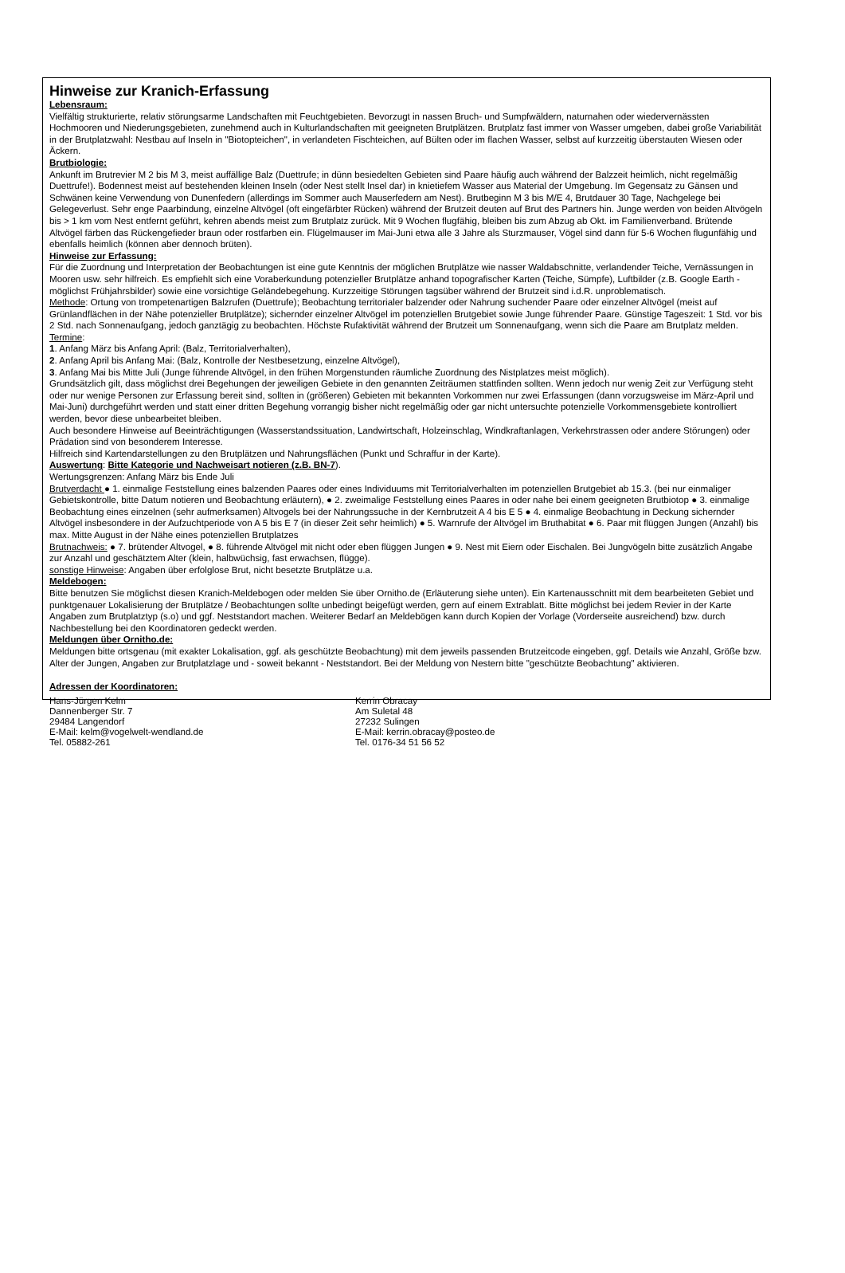Hinweise zur Kranich-Erfassung
Lebensraum:
Vielfältig strukturierte, relativ störungsarme Landschaften mit Feuchtgebieten. Bevorzugt in nassen Bruch- und Sumpfwäldern, naturnahen oder wiedervernässten Hochmooren und Niederungsgebieten, zunehmend auch in Kulturlandschaften mit geeigneten Brutplätzen. Brutplatz fast immer von Wasser umgeben, dabei große Variabilität
in der Brutplatzwahl: Nestbau auf Inseln in "Biotopteichen", in verlandeten Fischteichen, auf Bülten oder im flachen Wasser, selbst auf kurzzeitig überstauten Wiesen oder Äckern.
Brutbiologie:
Ankunft im Brutrevier M 2 bis M 3, meist auffällige Balz (Duettrufe; in dünn besiedelten Gebieten sind Paare häufig auch während der Balzzeit heimlich, nicht regelmäßig Duettrufe!). Bodennest meist auf bestehenden kleinen Inseln (oder Nest stellt Insel dar) in knietiefem Wasser aus Material der Umgebung. Im Gegensatz zu Gänsen und Schwänen keine Verwendung von Dunenfedern (allerdings im Sommer auch Mauserfedern am Nest). Brutbeginn M 3 bis M/E 4, Brutdauer 30 Tage, Nachgelege bei Gelegeverlust. Sehr enge Paarbindung, einzelne Altvögel (oft eingefärbter Rücken) während der Brutzeit deuten auf Brut des Partners hin. Junge werden von beiden Altvögeln bis > 1 km vom Nest entfernt geführt, kehren abends meist zum Brutplatz zurück. Mit 9 Wochen flugfähig, bleiben bis zum Abzug ab Okt. im Familienverband. Brütende Altvögel färben das Rückengefieder braun oder rostfarben ein. Flügelmauser im Mai-Juni etwa alle 3 Jahre als Sturzmauser, Vögel sind dann für 5-6 Wochen flugunfähig und ebenfalls heimlich (können aber dennoch brüten).
Hinweise zur Erfassung:
Für die Zuordnung und Interpretation der Beobachtungen ist eine gute Kenntnis der möglichen Brutplätze wie nasser Waldabschnitte, verlandender Teiche, Vernässungen in Mooren usw. sehr hilfreich. Es empfiehlt sich eine Voraberkundung potenzieller Brutplätze anhand topografischer Karten (Teiche, Sümpfe), Luftbilder (z.B. Google Earth - möglichst Frühjahrsbilder) sowie eine vorsichtige Geländebegehung. Kurzzeitige Störungen tagsüber während der Brutzeit sind i.d.R. unproblematisch.
Methode: Ortung von trompetenartigen Balzrufen (Duettrufe); Beobachtung territorialer balzender oder Nahrung suchender Paare oder einzelner Altvögel (meist auf Grünlandflächen in der Nähe potenzieller Brutplätze); sichernder einzelner Altvögel im potenziellen Brutgebiet sowie Junge führender Paare. Günstige Tageszeit: 1 Std. vor bis 2 Std. nach Sonnenaufgang, jedoch ganztägig zu beobachten. Höchste Rufaktivität während der Brutzeit um Sonnenaufgang, wenn sich die Paare am Brutplatz melden.
Termine:
1. Anfang März bis Anfang April: (Balz, Territorialverhalten),
2. Anfang April bis Anfang Mai: (Balz, Kontrolle der Nestbesetzung, einzelne Altvögel),
3. Anfang Mai bis Mitte Juli (Junge führende Altvögel, in den frühen Morgenstunden räumliche Zuordnung des Nistplatzes meist möglich).
Grundsätzlich gilt, dass möglichst drei Begehungen der jeweiligen Gebiete in den genannten Zeiträumen stattfinden sollten. Wenn jedoch nur wenig Zeit zur Verfügung steht oder nur wenige Personen zur Erfassung bereit sind, sollten in (größeren) Gebieten mit bekannten Vorkommen nur zwei Erfassungen (dann vorzugsweise im März-April und Mai-Juni) durchgeführt werden und statt einer dritten Begehung vorrangig bisher nicht regelmäßig oder gar nicht untersuchte potenzielle Vorkommensgebiete kontrolliert werden, bevor diese unbearbeitet bleiben.
Auch besondere Hinweise auf Beeinträchtigungen (Wasserstandssituation, Landwirtschaft, Holzeinschlag, Windkraftanlagen, Verkehrstrassen oder andere Störungen) oder Prädation sind von besonderem Interesse.
Hilfreich sind Kartendarstellungen zu den Brutplätzen und Nahrungsflächen (Punkt und Schraffur in der Karte).
Auswertung: Bitte Kategorie und Nachweisart notieren (z.B. BN-7).
Wertungsgrenzen: Anfang März bis Ende Juli
Brutverdacht ● 1. einmalige Feststellung eines balzenden Paares oder eines Individuums mit Territorialverhalten im potenziellen Brutgebiet ab 15.3. (bei nur einmaliger Gebietskontrolle, bitte Datum notieren und Beobachtung erläutern), ● 2. zweimalige Feststellung eines Paares in oder nahe bei einem geeigneten Brutbiotop ● 3. einmalige Beobachtung eines einzelnen (sehr aufmerksamen) Altvogels bei der Nahrungssuche in der Kernbrutzeit A 4 bis E 5 ● 4. einmalige Beobachtung in Deckung sichernder Altvögel insbesondere in der Aufzuchtperiode von A 5 bis E 7 (in dieser Zeit sehr heimlich) ● 5. Warnrufe der Altvögel im Bruthabitat ● 6. Paar mit flüggen Jungen (Anzahl) bis max. Mitte August in der Nähe eines potenziellen Brutplatzes
Brutnachweis: ● 7. brütender Altvogel, ● 8. führende Altvögel mit nicht oder eben flüggen Jungen ● 9. Nest mit Eiern oder Eischalen. Bei Jungvögeln bitte zusätzlich Angabe zur Anzahl und geschätztem Alter (klein, halbwüchsig, fast erwachsen, flügge).
sonstige Hinweise: Angaben über erfolglose Brut, nicht besetzte Brutplätze u.a.
Meldebogen:
Bitte benutzen Sie möglichst diesen Kranich-Meldebogen oder melden Sie über Ornitho.de (Erläuterung siehe unten). Ein Kartenausschnitt mit dem bearbeiteten Gebiet und punktgenauer Lokalisierung der Brutplätze / Beobachtungen sollte unbedingt beigefügt werden, gern auf einem Extrablatt. Bitte möglichst bei jedem Revier in der Karte Angaben zum Brutplatztyp (s.o) und ggf. Neststandort machen. Weiterer Bedarf an Meldebögen kann durch Kopien der Vorlage (Vorderseite ausreichend) bzw. durch Nachbestellung bei den Koordinatoren gedeckt werden.
Meldungen über Ornitho.de:
Meldungen bitte ortsgenau (mit exakter Lokalisation, ggf. als geschützte Beobachtung) mit dem jeweils passenden Brutzeitcode eingeben, ggf. Details wie Anzahl, Größe bzw. Alter der Jungen, Angaben zur Brutplatzlage und - soweit bekannt - Neststandort. Bei der Meldung von Nestern bitte "geschützte Beobachtung" aktivieren.
Adressen der Koordinatoren:
Hans-Jürgen Kelm
Dannenberger Str. 7
29484 Langendorf
E-Mail: kelm@vogelwelt-wendland.de
Tel. 05882-261
Kerrin Obracay
Am Suletal 48
27232 Sulingen
E-Mail: kerrin.obracay@posteo.de
Tel. 0176-34 51 56 52